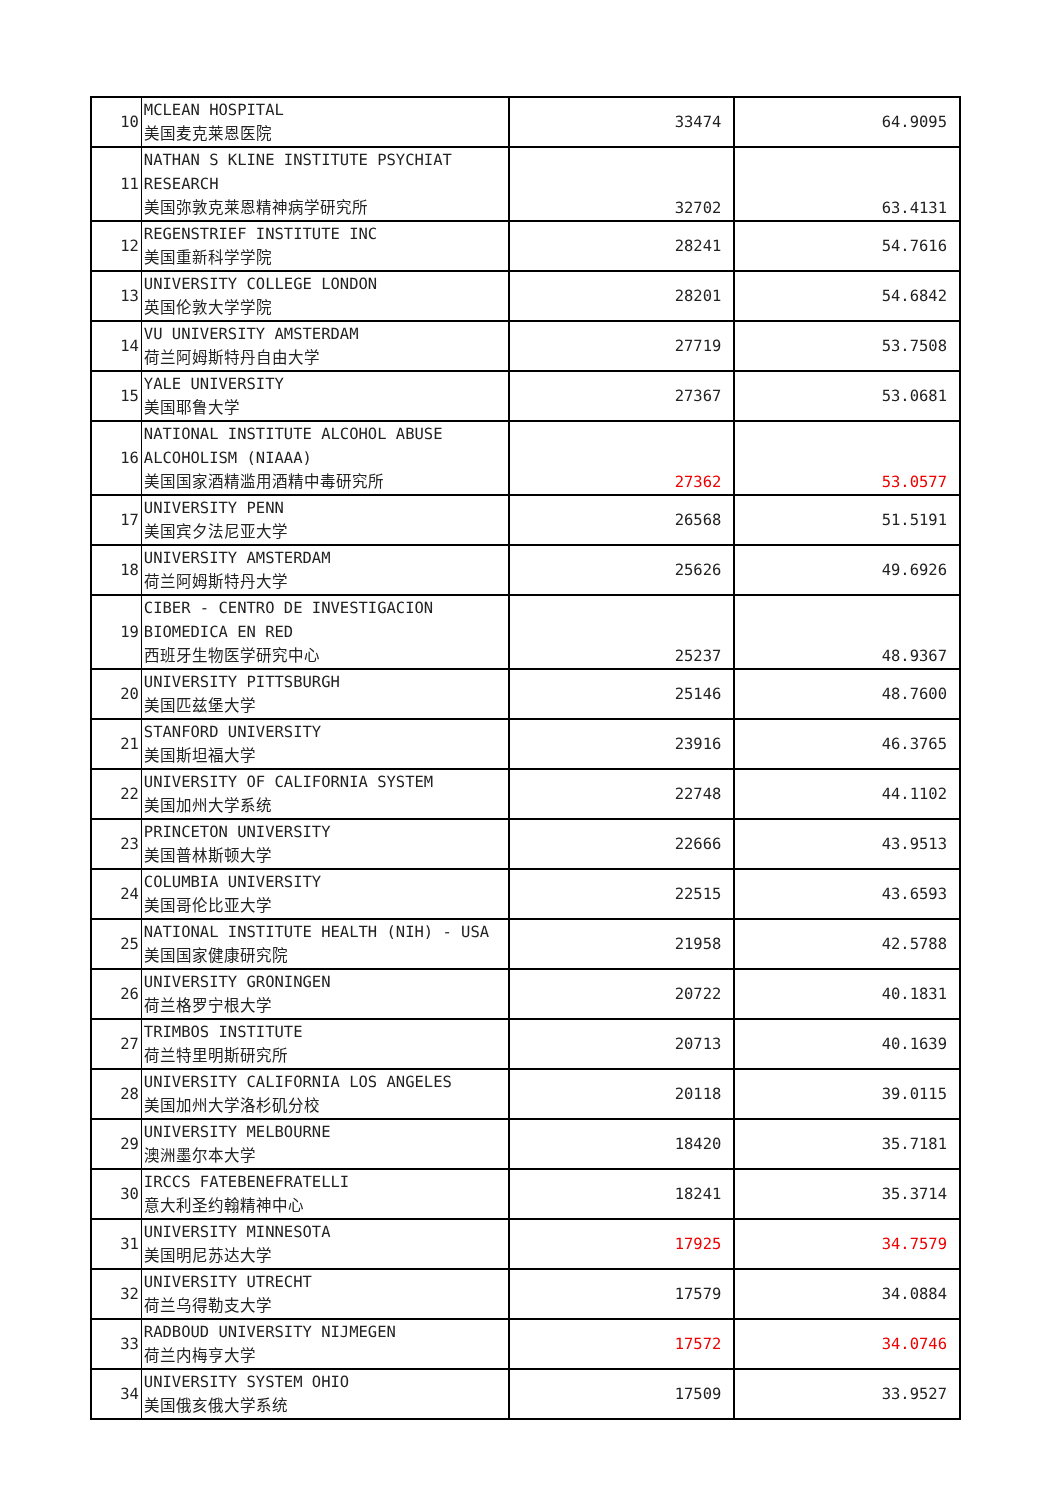| 10 | MCLEAN HOSPITAL 美国麦克莱恩医院 | 33474 | 64.9095 |
| 11 | NATHAN S KLINE INSTITUTE PSYCHIAT RESEARCH 美国弥敦克莱恩精神病学研究所 | 32702 | 63.4131 |
| 12 | REGENSTRIEF INSTITUTE INC 美国重新科学学院 | 28241 | 54.7616 |
| 13 | UNIVERSITY COLLEGE LONDON 英国伦敦大学学院 | 28201 | 54.6842 |
| 14 | VU UNIVERSITY AMSTERDAM 荷兰阿姆斯特丹自由大学 | 27719 | 53.7508 |
| 15 | YALE UNIVERSITY 美国耶鲁大学 | 27367 | 53.0681 |
| 16 | NATIONAL INSTITUTE ALCOHOL ABUSE ALCOHOLISM (NIAAA) 美国国家酒精滥用酒精中毒研究所 | 27362 | 53.0577 |
| 17 | UNIVERSITY PENN 美国宾夕法尼亚大学 | 26568 | 51.5191 |
| 18 | UNIVERSITY AMSTERDAM 荷兰阿姆斯特丹大学 | 25626 | 49.6926 |
| 19 | CIBER - CENTRO DE INVESTIGACION BIOMEDICA EN RED 西班牙生物医学研究中心 | 25237 | 48.9367 |
| 20 | UNIVERSITY PITTSBURGH 美国匹兹堡大学 | 25146 | 48.7600 |
| 21 | STANFORD UNIVERSITY 美国斯坦福大学 | 23916 | 46.3765 |
| 22 | UNIVERSITY OF CALIFORNIA SYSTEM 美国加州大学系统 | 22748 | 44.1102 |
| 23 | PRINCETON UNIVERSITY 美国普林斯顿大学 | 22666 | 43.9513 |
| 24 | COLUMBIA UNIVERSITY 美国哥伦比亚大学 | 22515 | 43.6593 |
| 25 | NATIONAL INSTITUTE HEALTH (NIH) - USA 美国国家健康研究院 | 21958 | 42.5788 |
| 26 | UNIVERSITY GRONINGEN 荷兰格罗宁根大学 | 20722 | 40.1831 |
| 27 | TRIMBOS INSTITUTE 荷兰特里明斯研究所 | 20713 | 40.1639 |
| 28 | UNIVERSITY CALIFORNIA LOS ANGELES 美国加州大学洛杉矶分校 | 20118 | 39.0115 |
| 29 | UNIVERSITY MELBOURNE 澳洲墨尔本大学 | 18420 | 35.7181 |
| 30 | IRCCS FATEBENEFRATELLI 意大利圣约翰精神中心 | 18241 | 35.3714 |
| 31 | UNIVERSITY MINNESOTA 美国明尼苏达大学 | 17925 | 34.7579 |
| 32 | UNIVERSITY UTRECHT 荷兰乌得勒支大学 | 17579 | 34.0884 |
| 33 | RADBOUD UNIVERSITY NIJMEGEN 荷兰内梅亨大学 | 17572 | 34.0746 |
| 34 | UNIVERSITY SYSTEM OHIO 美国俄亥俄大学系统 | 17509 | 33.9527 |